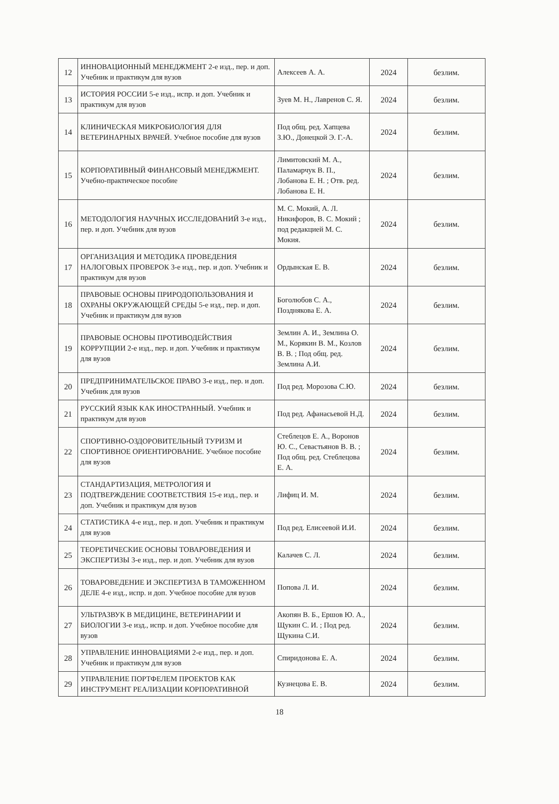| 12 | ИННОВАЦИОННЫЙ МЕНЕДЖМЕНТ 2-е изд., пер. и доп. Учебник и практикум для вузов | Алексеев А. А. | 2024 | безлим. |
| 13 | ИСТОРИЯ РОССИИ 5-е изд., испр. и доп. Учебник и практикум для вузов | Зуев М. Н., Лавренов С. Я. | 2024 | безлим. |
| 14 | КЛИНИЧЕСКАЯ МИКРОБИОЛОГИЯ ДЛЯ ВЕТЕРИНАРНЫХ ВРАЧЕЙ. Учебное пособие для вузов | Под общ. ред. Хапцева З.Ю., Донецкой Э. Г.-А. | 2024 | безлим. |
| 15 | КОРПОРАТИВНЫЙ ФИНАНСОВЫЙ МЕНЕДЖМЕНТ. Учебно-практическое пособие | Лимитовский М. А., Паламарчук В. П., Лобанова Е. Н. ; Отв. ред. Лобанова Е. Н. | 2024 | безлим. |
| 16 | МЕТОДОЛОГИЯ НАУЧНЫХ ИССЛЕДОВАНИЙ 3-е изд., пер. и доп. Учебник для вузов | М. С. Мокий, А. Л. Никифоров, В. С. Мокий ; под редакцией М. С. Мокия. | 2024 | безлим. |
| 17 | ОРГАНИЗАЦИЯ И МЕТОДИКА ПРОВЕДЕНИЯ НАЛОГОВЫХ ПРОВЕРОК 3-е изд., пер. и доп. Учебник и практикум для вузов | Ордынская Е. В. | 2024 | безлим. |
| 18 | ПРАВОВЫЕ ОСНОВЫ ПРИРОДОПОЛЬЗОВАНИЯ И ОХРАНЫ ОКРУЖАЮЩЕЙ СРЕДЫ 5-е изд., пер. и доп. Учебник и практикум для вузов | Боголюбов С. А., Позднякова Е. А. | 2024 | безлим. |
| 19 | ПРАВОВЫЕ ОСНОВЫ ПРОТИВОДЕЙСТВИЯ КОРРУПЦИИ 2-е изд., пер. и доп. Учебник и практикум для вузов | Землин А. И., Землина О. М., Корякин В. М., Козлов В. В. ; Под общ. ред. Землина А.И. | 2024 | безлим. |
| 20 | ПРЕДПРИНИМАТЕЛЬСКОЕ ПРАВО 3-е изд., пер. и доп. Учебник для вузов | Под ред. Морозова С.Ю. | 2024 | безлим. |
| 21 | РУССКИЙ ЯЗЫК КАК ИНОСТРАННЫЙ. Учебник и практикум для вузов | Под ред. Афанасьевой Н.Д. | 2024 | безлим. |
| 22 | СПОРТИВНО-ОЗДОРОВИТЕЛЬНЫЙ ТУРИЗМ И СПОРТИВНОЕ ОРИЕНТИРОВАНИЕ. Учебное пособие для вузов | Стеблецов Е. А., Воронов Ю. С., Севастьянов В. В. ; Под общ. ред. Стеблецова Е. А. | 2024 | безлим. |
| 23 | СТАНДАРТИЗАЦИЯ, МЕТРОЛОГИЯ И ПОДТВЕРЖДЕНИЕ СООТВЕТСТВИЯ 15-е изд., пер. и доп. Учебник и практикум для вузов | Лифиц И. М. | 2024 | безлим. |
| 24 | СТАТИСТИКА 4-е изд., пер. и доп. Учебник и практикум для вузов | Под ред. Елисеевой И.И. | 2024 | безлим. |
| 25 | ТЕОРЕТИЧЕСКИЕ ОСНОВЫ ТОВАРОВЕДЕНИЯ И ЭКСПЕРТИЗЫ 3-е изд., пер. и доп. Учебник для вузов | Калачев С. Л. | 2024 | безлим. |
| 26 | ТОВАРОВЕДЕНИЕ И ЭКСПЕРТИЗА В ТАМОЖЕННОМ ДЕЛЕ 4-е изд., испр. и доп. Учебное пособие для вузов | Попова Л. И. | 2024 | безлим. |
| 27 | УЛЬТРАЗВУК В МЕДИЦИНЕ, ВЕТЕРИНАРИИ И БИОЛОГИИ 3-е изд., испр. и доп. Учебное пособие для вузов | Акопян В. Б., Ершов Ю. А., Щукин С. И. ; Под ред. Щукина С.И. | 2024 | безлим. |
| 28 | УПРАВЛЕНИЕ ИННОВАЦИЯМИ 2-е изд., пер. и доп. Учебник и практикум для вузов | Спиридонова Е. А. | 2024 | безлим. |
| 29 | УПРАВЛЕНИЕ ПОРТФЕЛЕМ ПРОЕКТОВ КАК ИНСТРУМЕНТ РЕАЛИЗАЦИИ КОРПОРАТИВНОЙ | Кузнецова Е. В. | 2024 | безлим. |
18